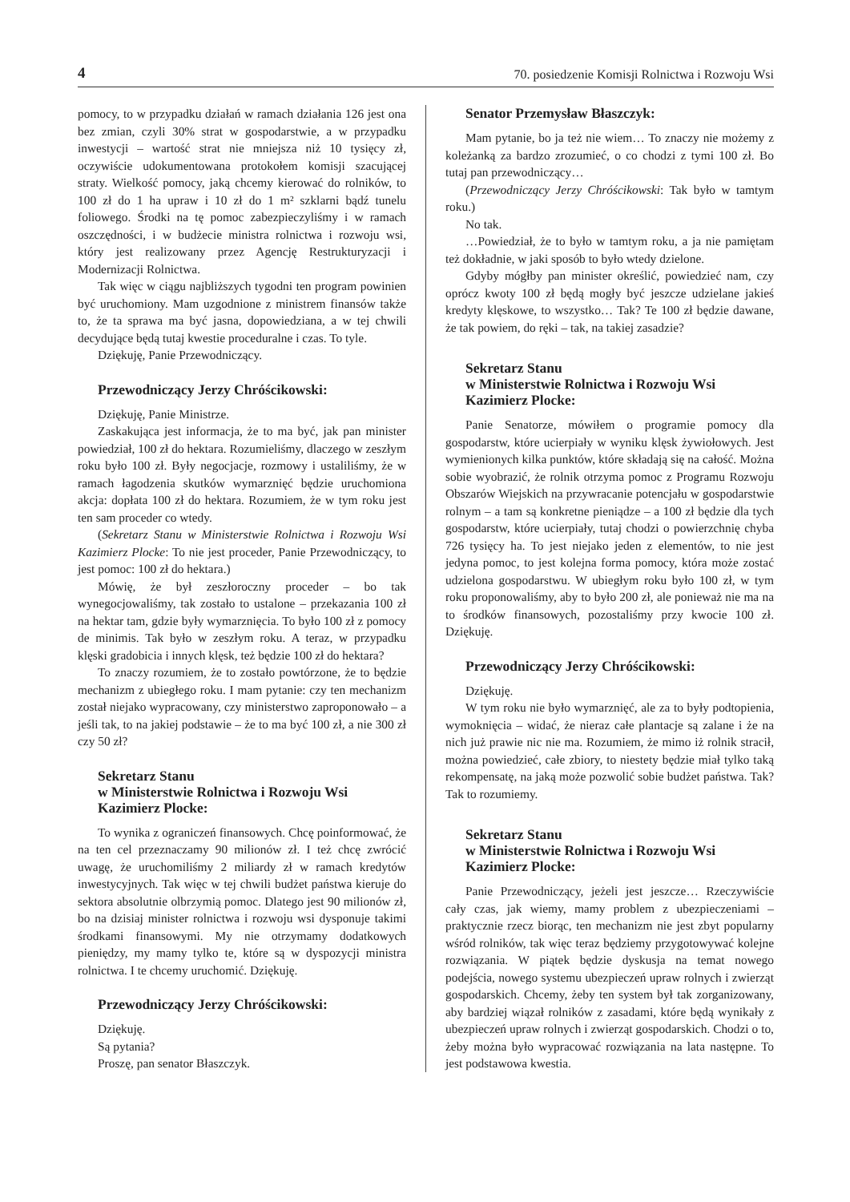4 70. posiedzenie Komisji Rolnictwa i Rozwoju Wsi
pomocy, to w przypadku działań w ramach działania 126 jest ona bez zmian, czyli 30% strat w gospodarstwie, a w przypadku inwestycji – wartość strat nie mniejsza niż 10 tysięcy zł, oczywiście udokumentowana protokołem komisji szacującej straty. Wielkość pomocy, jaką chcemy kierować do rolników, to 100 zł do 1 ha upraw i 10 zł do 1 m² szklarni bądź tunelu foliowego. Środki na tę pomoc zabezpieczyliśmy i w ramach oszczędności, i w budżecie ministra rolnictwa i rozwoju wsi, który jest realizowany przez Agencję Restrukturyzacji i Modernizacji Rolnictwa.
Tak więc w ciągu najbliższych tygodni ten program powinien być uruchomiony. Mam uzgodnione z ministrem finansów także to, że ta sprawa ma być jasna, dopowiedziana, a w tej chwili decydujące będą tutaj kwestie proceduralne i czas. To tyle.
Dziękuję, Panie Przewodniczący.
Przewodniczący Jerzy Chróścikowski:
Dziękuję, Panie Ministrze.
Zaskakująca jest informacja, że to ma być, jak pan minister powiedział, 100 zł do hektara. Rozumieliśmy, dlaczego w zeszłym roku było 100 zł. Były negocjacje, rozmowy i ustaliliśmy, że w ramach łagodzenia skutków wymarznięć będzie uruchomiona akcja: dopłata 100 zł do hektara. Rozumiem, że w tym roku jest ten sam proceder co wtedy.
(Sekretarz Stanu w Ministerstwie Rolnictwa i Rozwoju Wsi Kazimierz Plocke: To nie jest proceder, Panie Przewodniczący, to jest pomoc: 100 zł do hektara.)
Mówię, że był zeszłoroczny proceder – bo tak wynegocjowaliśmy, tak zostało to ustalone – przekazania 100 zł na hektar tam, gdzie były wymarznięcia. To było 100 zł z pomocy de minimis. Tak było w zeszłym roku. A teraz, w przypadku klęski gradobicia i innych klęsk, też będzie 100 zł do hektara?
To znaczy rozumiem, że to zostało powtórzone, że to będzie mechanizm z ubiegłego roku. I mam pytanie: czy ten mechanizm został niejako wypracowany, czy ministerstwo zaproponowało – a jeśli tak, to na jakiej podstawie – że to ma być 100 zł, a nie 300 zł czy 50 zł?
Sekretarz Stanu
w Ministerstwie Rolnictwa i Rozwoju Wsi
Kazimierz Plocke:
To wynika z ograniczeń finansowych. Chcę poinformować, że na ten cel przeznaczamy 90 milionów zł. I też chcę zwrócić uwagę, że uruchomiliśmy 2 miliardy zł w ramach kredytów inwestycyjnych. Tak więc w tej chwili budżet państwa kieruje do sektora absolutnie olbrzymią pomoc. Dlatego jest 90 milionów zł, bo na dzisiaj minister rolnictwa i rozwoju wsi dysponuje takimi środkami finansowymi. My nie otrzymamy dodatkowych pieniędzy, my mamy tylko te, które są w dyspozycji ministra rolnictwa. I te chcemy uruchomić. Dziękuję.
Przewodniczący Jerzy Chróścikowski:
Dziękuję.
Są pytania?
Proszę, pan senator Błaszczyk.
Senator Przemysław Błaszczyk:
Mam pytanie, bo ja też nie wiem… To znaczy nie możemy z koleżanką za bardzo zrozumieć, o co chodzi z tymi 100 zł. Bo tutaj pan przewodniczący…
(Przewodniczący Jerzy Chróścikowski: Tak było w tamtym roku.)
No tak.
…Powiedział, że to było w tamtym roku, a ja nie pamiętam też dokładnie, w jaki sposób to było wtedy dzielone.
Gdyby mógłby pan minister określić, powiedzieć nam, czy oprócz kwoty 100 zł będą mogły być jeszcze udzielane jakieś kredyty klęskowe, to wszystko… Tak? Te 100 zł będzie dawane, że tak powiem, do ręki – tak, na takiej zasadzie?
Sekretarz Stanu
w Ministerstwie Rolnictwa i Rozwoju Wsi
Kazimierz Plocke:
Panie Senatorze, mówiłem o programie pomocy dla gospodarstw, które ucierpiały w wyniku klęsk żywiołowych. Jest wymienionych kilka punktów, które składają się na całość. Można sobie wyobrazić, że rolnik otrzyma pomoc z Programu Rozwoju Obszarów Wiejskich na przywracanie potencjału w gospodarstwie rolnym – a tam są konkretne pieniądze – a 100 zł będzie dla tych gospodarstw, które ucierpiały, tutaj chodzi o powierzchnię chyba 726 tysięcy ha. To jest niejako jeden z elementów, to nie jest jedyna pomoc, to jest kolejna forma pomocy, która może zostać udzielona gospodarstwu. W ubiegłym roku było 100 zł, w tym roku proponowaliśmy, aby to było 200 zł, ale ponieważ nie ma na to środków finansowych, pozostaliśmy przy kwocie 100 zł. Dziękuję.
Przewodniczący Jerzy Chróścikowski:
Dziękuję.
W tym roku nie było wymarznięć, ale za to były podtopienia, wymoknięcia – widać, że nieraz całe plantacje są zalane i że na nich już prawie nic nie ma. Rozumiem, że mimo iż rolnik stracił, można powiedzieć, całe zbiory, to niestety będzie miał tylko taką rekompensatę, na jaką może pozwolić sobie budżet państwa. Tak? Tak to rozumiemy.
Sekretarz Stanu
w Ministerstwie Rolnictwa i Rozwoju Wsi
Kazimierz Plocke:
Panie Przewodniczący, jeżeli jest jeszcze… Rzeczywiście cały czas, jak wiemy, mamy problem z ubezpieczeniami – praktycznie rzecz biorąc, ten mechanizm nie jest zbyt popularny wśród rolników, tak więc teraz będziemy przygotowywać kolejne rozwiązania. W piątek będzie dyskusja na temat nowego podejścia, nowego systemu ubezpieczeń upraw rolnych i zwierząt gospodarskich. Chcemy, żeby ten system był tak zorganizowany, aby bardziej wiązał rolników z zasadami, które będą wynikały z ubezpieczeń upraw rolnych i zwierząt gospodarskich. Chodzi o to, żeby można było wypracować rozwiązania na lata następne. To jest podstawowa kwestia.